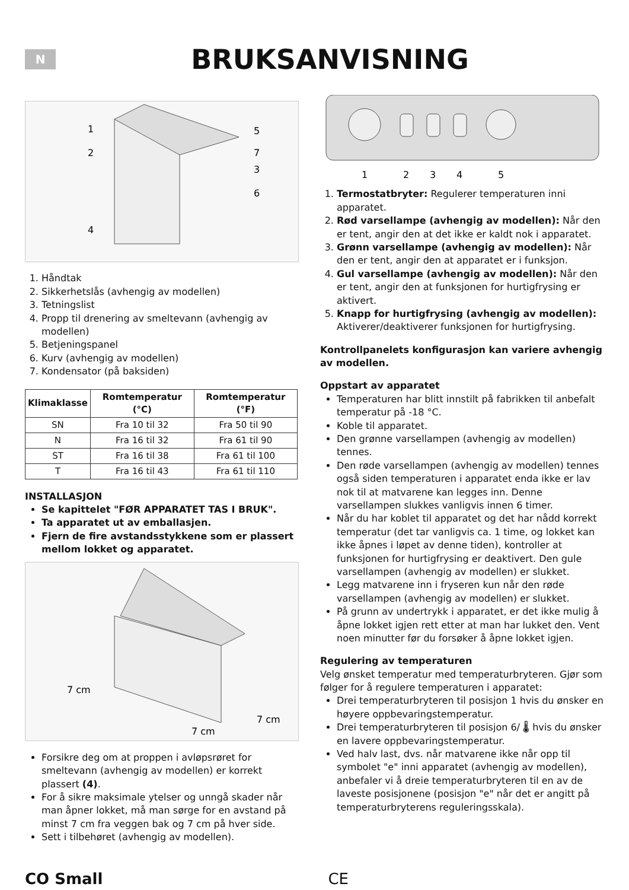N
BRUKSANVISNING
1
2
5
7
3
6
4
1. Håndtak
2. Sikkerhetslås (avhengig av modellen)
3. Tetningslist
4. Propp til drenering av smeltevann (avhengig av modellen)
5. Betjeningspanel
6. Kurv (avhengig av modellen)
7. Kondensator (på baksiden)
| Klimaklasse | Romtemperatur (°C) | Romtemperatur (°F) |
| --- | --- | --- |
| SN | Fra 10 til 32 | Fra 50 til 90 |
| N | Fra 16 til 32 | Fra 61 til 90 |
| ST | Fra 16 til 38 | Fra 61 til 100 |
| T | Fra 16 til 43 | Fra 61 til 110 |
INSTALLASJON
Se kapittelet "FØR APPARATET TAS I BRUK".
Ta apparatet ut av emballasjen.
Fjern de fire avstandsstykkene som er plassert mellom lokket og apparatet.
7 cm
7 cm
7 cm
Forsikre deg om at proppen i avløpsrøret for smeltevann (avhengig av modellen) er korrekt plassert (4).
For å sikre maksimale ytelser og unngå skader når man åpner lokket, må man sørge for en avstand på minst 7 cm fra veggen bak og 7 cm på hver side.
Sett i tilbehøret (avhengig av modellen).
1
2
3
4
5
1. Termostatbryter: Regulerer temperaturen inni apparatet.
2. Rød varsellampe (avhengig av modellen): Når den er tent, angir den at det ikke er kaldt nok i apparatet.
3. Grønn varsellampe (avhengig av modellen): Når den er tent, angir den at apparatet er i funksjon.
4. Gul varsellampe (avhengig av modellen): Når den er tent, angir den at funksjonen for hurtigfrysing er aktivert.
5. Knapp for hurtigfrysing (avhengig av modellen): Aktiverer/deaktiverer funksjonen for hurtigfrysing.
Kontrollpanelets konfigurasjon kan variere avhengig av modellen.
Oppstart av apparatet
Temperaturen har blitt innstilt på fabrikken til anbefalt temperatur på -18 °C.
Koble til apparatet.
Den grønne varsellampen (avhengig av modellen) tennes.
Den røde varsellampen (avhengig av modellen) tennes også siden temperaturen i apparatet enda ikke er lav nok til at matvarene kan legges inn. Denne varsellampen slukkes vanligvis innen 6 timer.
Når du har koblet til apparatet og det har nådd korrekt temperatur (det tar vanligvis ca. 1 time, og lokket kan ikke åpnes i løpet av denne tiden), kontroller at funksjonen for hurtigfrysing er deaktivert. Den gule varsellampen (avhengig av modellen) er slukket.
Legg matvarene inn i fryseren kun når den røde varsellampen (avhengig av modellen) er slukket.
På grunn av undertrykk i apparatet, er det ikke mulig å åpne lokket igjen rett etter at man har lukket den. Vent noen minutter før du forsøker å åpne lokket igjen.
Regulering av temperaturen
Velg ønsket temperatur med temperaturbryteren. Gjør som følger for å regulere temperaturen i apparatet:
Drei temperaturbryteren til posisjon 1 hvis du ønsker en høyere oppbevaringstemperatur.
Drei temperaturbryteren til posisjon 6/ 🌡 hvis du ønsker en lavere oppbevaringstemperatur.
Ved halv last, dvs. når matvarene ikke når opp til symbolet "e" inni apparatet (avhengig av modellen), anbefaler vi å dreie temperaturbryteren til en av de laveste posisjonene (posisjon "e" når det er angitt på temperaturbryterens reguleringsskala).
CO Small CE